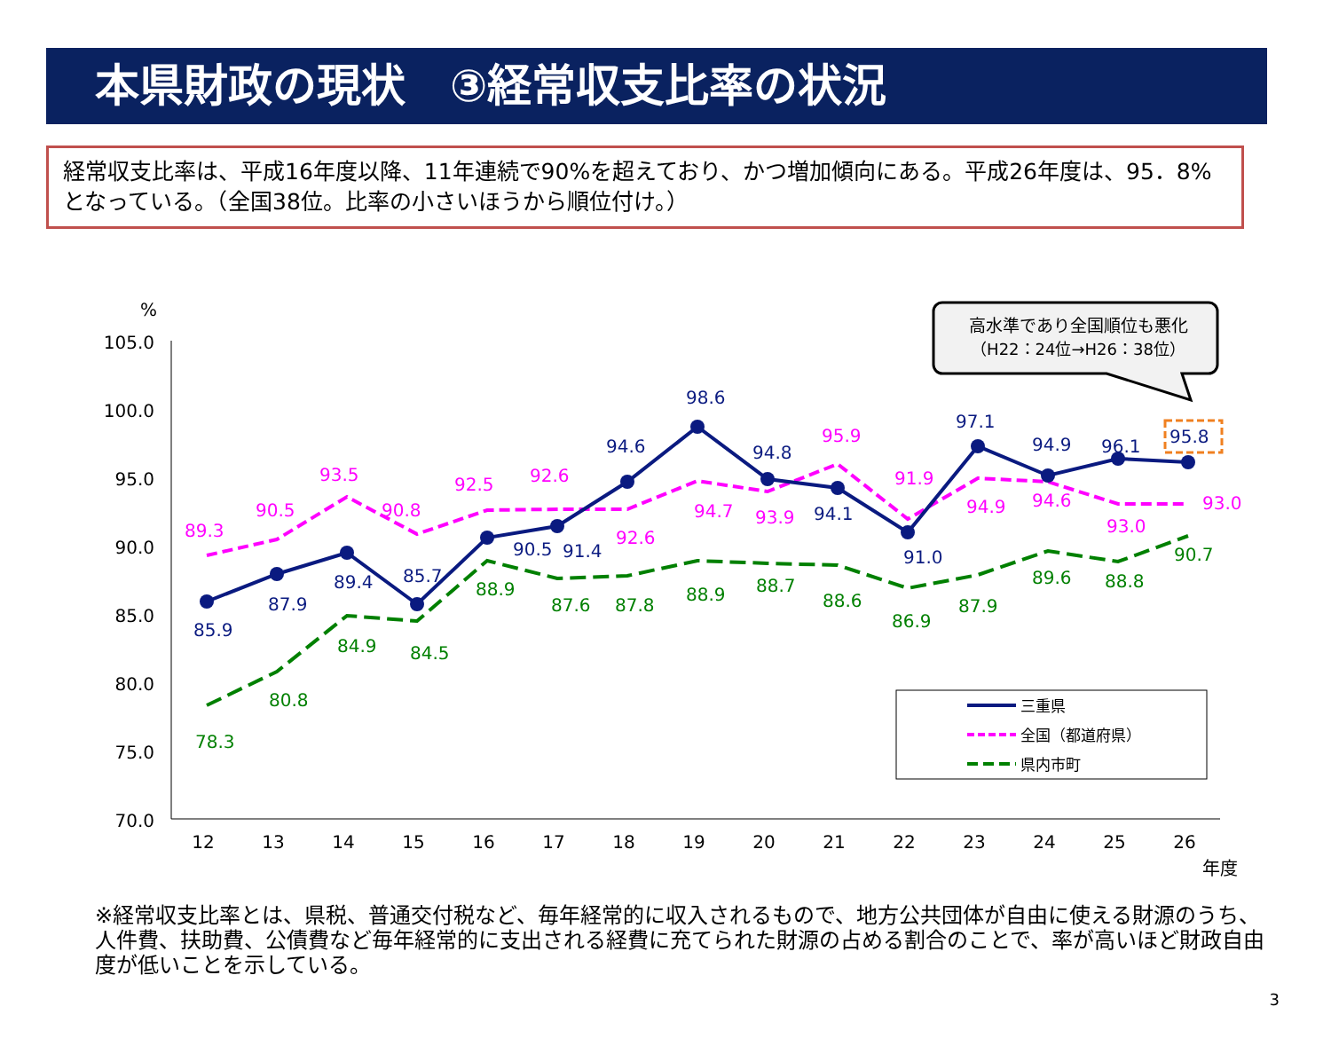本県財政の現状　③経常収支比率の状況
経常収支比率は、平成16年度以降、11年連続で90%を超えており、かつ増加傾向にある。平成26年度は、95．8%となっている。（全国38位。比率の小さいほうから順位付け。）
%
105.0
100.0
95.0
90.0
85.0
80.0
75.0
70.0
12
13
14
15
16
17
18
19
20
21
22
23
24
25
26
年度
85.9
87.9
89.4
85.7
90.5
91.4
94.6
98.6
94.8
94.1
91.0
97.1
94.9
96.1
95.8
89.3
90.5
93.5
90.8
92.5
92.6
92.6
94.7
93.9
95.9
91.9
94.9
94.6
93.0
93.0
78.3
80.8
84.9
84.5
88.9
87.6
87.8
88.9
88.7
88.6
86.9
87.9
89.6
88.8
90.7
高水準であり全国順位も悪化
（H22：24位→H26：38位）
三重県
全国（都道府県）
県内市町
※経常収支比率とは、県税、普通交付税など、毎年経常的に収入されるもので、地方公共団体が自由に使える財源のうち、人件費、扶助費、公債費など毎年経常的に支出される経費に充てられた財源の占める割合のことで、率が高いほど財政自由度が低いことを示している。
3